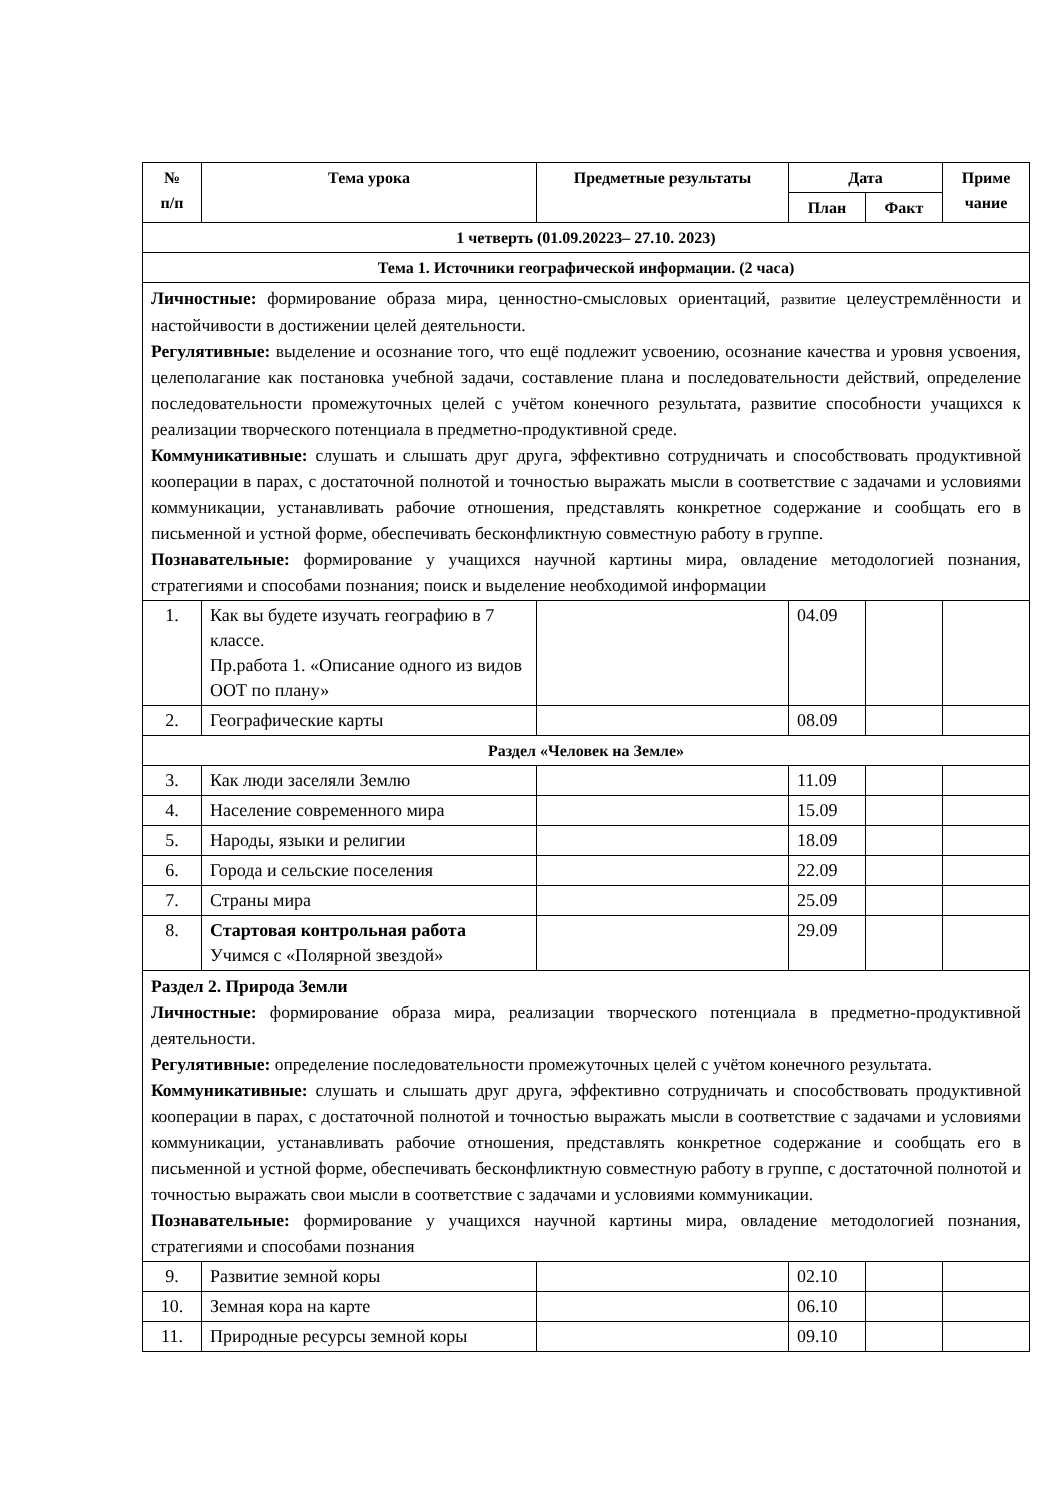| № п/п | Тема урока | Предметные результаты | Дата | | Приме чание |
| --- | --- | --- | --- | --- | --- |
| | | | План | Факт | |
| 1 четверть (01.09.20223– 27.10. 2023) | | | | | |
| Тема 1. Источники географической информации. (2 часа) | | | | | |
| Личностные: формирование образа мира, ценностно-смысловых ориентаций, развитие целеустремлённости и настойчивости в достижении целей деятельности. Регулятивные: выделение и осознание того, что ещё подлежит усвоению, осознание качества и уровня усвоения, целеполагание как постановка учебной задачи, составление плана и последовательности действий, определение последовательности промежуточных целей с учётом конечного результата, развитие способности учащихся к реализации творческого потенциала в предметно-продуктивной среде. Коммуникативные: слушать и слышать друг друга, эффективно сотрудничать и способствовать продуктивной кооперации в парах, с достаточной полнотой и точностью выражать мысли в соответствие с задачами и условиями коммуникации, устанавливать рабочие отношения, представлять конкретное содержание и сообщать его в письменной и устной форме, обеспечивать бесконфликтную совместную работу в группе. Познавательные: формирование у учащихся научной картины мира, овладение методологией познания, стратегиями и способами познания; поиск и выделение необходимой информации | | | | | |
| 1. | Как вы будете изучать географию в 7 классе. Пр.работа 1. «Описание одного из видов ООТ по плану» | | 04.09 | | |
| 2. | Географические карты | | 08.09 | | |
| Раздел «Человек на Земле» | | | | | |
| 3. | Как люди заселяли Землю | | 11.09 | | |
| 4. | Население современного мира | | 15.09 | | |
| 5. | Народы, языки и религии | | 18.09 | | |
| 6. | Города и сельские поселения | | 22.09 | | |
| 7. | Страны мира | | 25.09 | | |
| 8. | Стартовая контрольная работа Учимся с «Полярной звездой» | | 29.09 | | |
| Раздел 2. Природа Земли Личностные: формирование образа мира, реализации творческого потенциала в предметно-продуктивной деятельности. Регулятивные: определение последовательности промежуточных целей с учётом конечного результата. Коммуникативные: слушать и слышать друг друга, эффективно сотрудничать и способствовать продуктивной кооперации в парах, с достаточной полнотой и точностью выражать мысли в соответствие с задачами и условиями коммуникации, устанавливать рабочие отношения, представлять конкретное содержание и сообщать его в письменной и устной форме, обеспечивать бесконфликтную совместную работу в группе, с достаточной полнотой и точностью выражать свои мысли в соответствие с задачами и условиями коммуникации. Познавательные: формирование у учащихся научной картины мира, овладение методологией познания, стратегиями и способами познания | | | | | |
| 9. | Развитие земной коры | | 02.10 | | |
| 10. | Земная кора на карте | | 06.10 | | |
| 11. | Природные ресурсы земной коры | | 09.10 | | |